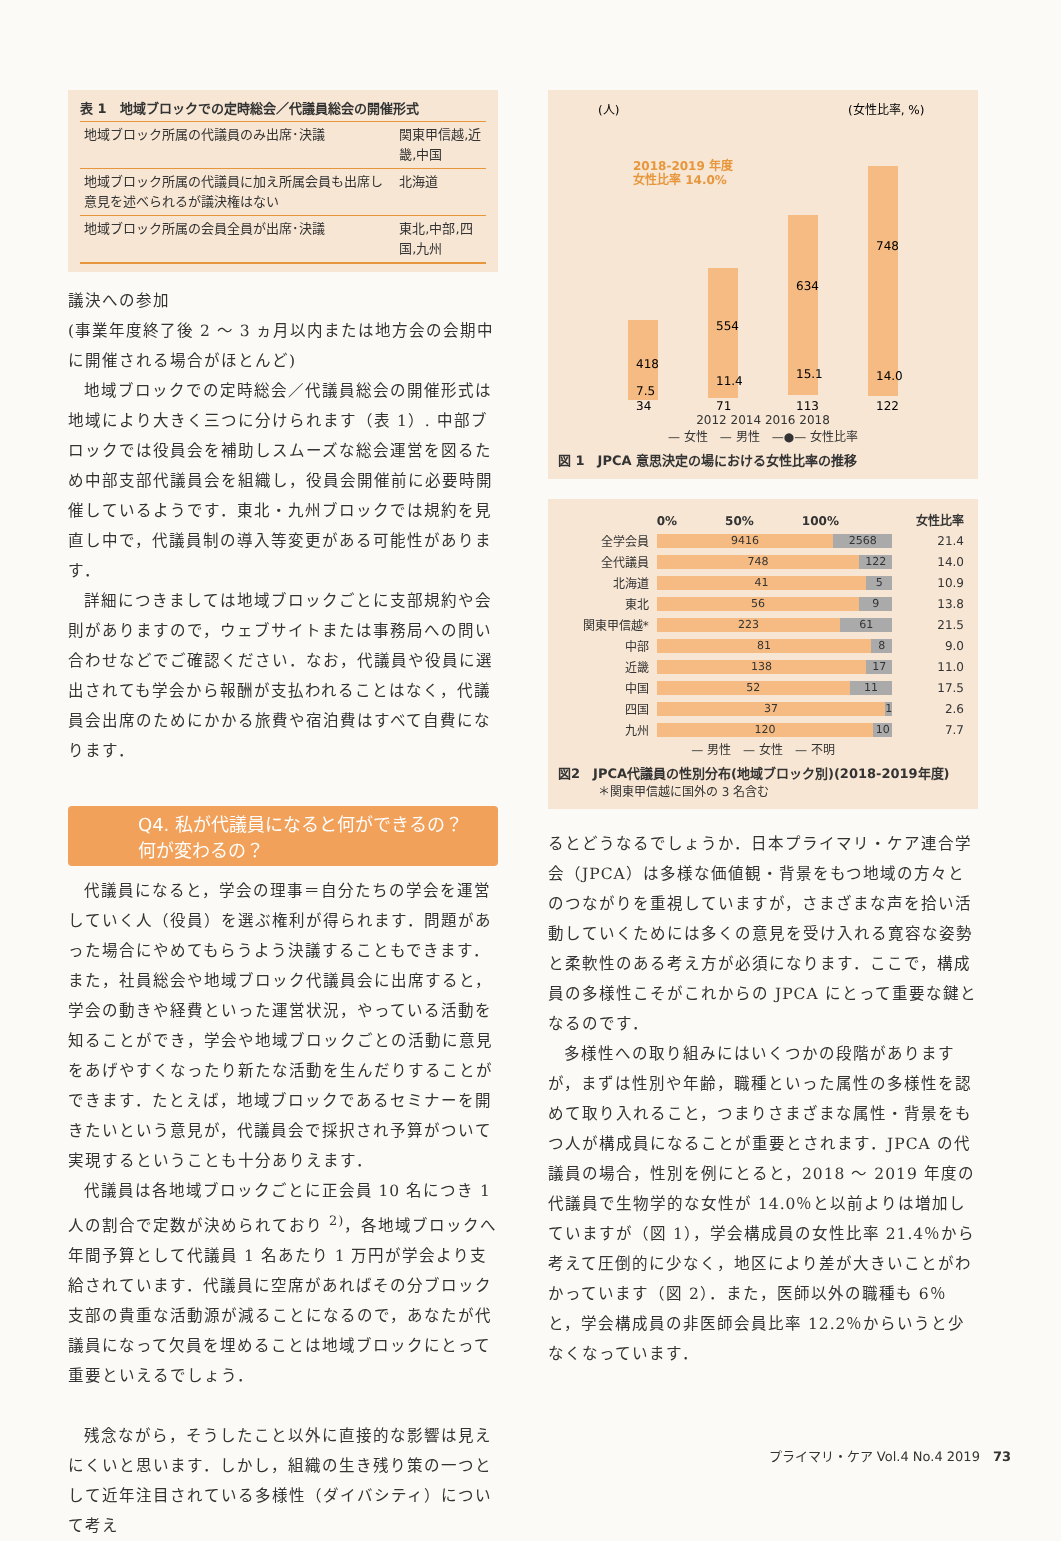表 1　地域ブロックでの定時総会／代議員総会の開催形式
| 地域ブロック所属の代議員のみ出席･決議 | 関東甲信越,近畿,中国 |
| 地域ブロック所属の代議員に加え所属会員も出席し意見を述べられるが議決権はない | 北海道 |
| 地域ブロック所属の会員全員が出席･決議 | 東北,中部,四国,九州 |
議決への参加
(事業年度終了後 2 ～ 3 ヵ月以内または地方会の会期中に開催される場合がほとんど)
地域ブロックでの定時総会／代議員総会の開催形式は地域により大きく三つに分けられます（表 1）. 中部ブロックでは役員会を補助しスムーズな総会運営を図るため中部支部代議員会を組織し，役員会開催前に必要時開催しているようです．東北・九州ブロックでは規約を見直し中で，代議員制の導入等変更がある可能性があります．
詳細につきましては地域ブロックごとに支部規約や会則がありますので，ウェブサイトまたは事務局への問い合わせなどでご確認ください．なお，代議員や役員に選出されても学会から報酬が支払われることはなく，代議員会出席のためにかかる旅費や宿泊費はすべて自費になります．
Q4. 私が代議員になると何ができるの？
何が変わるの？
代議員になると，学会の理事＝自分たちの学会を運営していく人（役員）を選ぶ権利が得られます．問題があった場合にやめてもらうよう決議することもできます．また，社員総会や地域ブロック代議員会に出席すると，学会の動きや経費といった運営状況，やっている活動を知ることができ，学会や地域ブロックごとの活動に意見をあげやすくなったり新たな活動を生んだりすることができます．たとえば，地域ブロックであるセミナーを開きたいという意見が，代議員会で採択され予算がついて実現するということも十分ありえます．
代議員は各地域ブロックごとに正会員 10 名につき 1 人の割合で定数が決められており <sup>2)</sup>，各地域ブロックへ年間予算として代議員 1 名あたり 1 万円が学会より支給されています．代議員に空席があればその分ブロック支部の貴重な活動源が減ることになるので，あなたが代議員になって欠員を埋めることは地域ブロックにとって重要といえるでしょう．
残念ながら，そうしたこと以外に直接的な影響は見えにくいと思います．しかし，組織の生き残り策の一つとして近年注目されている多様性（ダイバシティ）について考え
(人)
(女性比率, %)
2018-2019 年度
女性比率 14.0%
418
554
634
748
7.5
11.4
15.1
14.0
34
71
113
122
2012 2014 2016 2018
— 女性　— 男性　—●— 女性比率
図 1　JPCA 意思決定の場における女性比率の推移
1000 900 800 700 600 500 400 300 200 100 0 | 100.0 90.0 80.0 70.0 60.0 50.0 40.0 30.0 20.0 10.0 0.0
| | 0% 50% 100% | 女性比率 |
| --- | --- | --- |
| 全学会員 | 9416 2568 | 21.4 |
| 全代議員 | 748 122 | 14.0 |
| 北海道 | 41 5 | 10.9 |
| 東北 | 56 9 | 13.8 |
| 関東甲信越* | 223 61 | 21.5 |
| 中部 | 81 8 | 9.0 |
| 近畿 | 138 17 | 11.0 |
| 中国 | 52 11 | 17.5 |
| 四国 | 37 1 | 2.6 |
| 九州 | 120 10 | 7.7 |
— 男性　— 女性　— 不明
図2　JPCA代議員の性別分布(地域ブロック別)(2018-2019年度)
＊関東甲信越に国外の 3 名含む
るとどうなるでしょうか．日本プライマリ・ケア連合学会（JPCA）は多様な価値観・背景をもつ地域の方々とのつながりを重視していますが，さまざまな声を拾い活動していくためには多くの意見を受け入れる寛容な姿勢と柔軟性のある考え方が必須になります．ここで，構成員の多様性こそがこれからの JPCA にとって重要な鍵となるのです．
多様性への取り組みにはいくつかの段階がありますが，まずは性別や年齢，職種といった属性の多様性を認めて取り入れること，つまりさまざまな属性・背景をもつ人が構成員になることが重要とされます．JPCA の代議員の場合，性別を例にとると，2018 ～ 2019 年度の代議員で生物学的な女性が 14.0％と以前よりは増加していますが（図 1），学会構成員の女性比率 21.4％から考えて圧倒的に少なく，地区により差が大きいことがわかっています（図 2）．また，医師以外の職種も 6％と，学会構成員の非医師会員比率 12.2％からいうと少なくなっています．
プライマリ・ケア Vol.4 No.4 2019　73